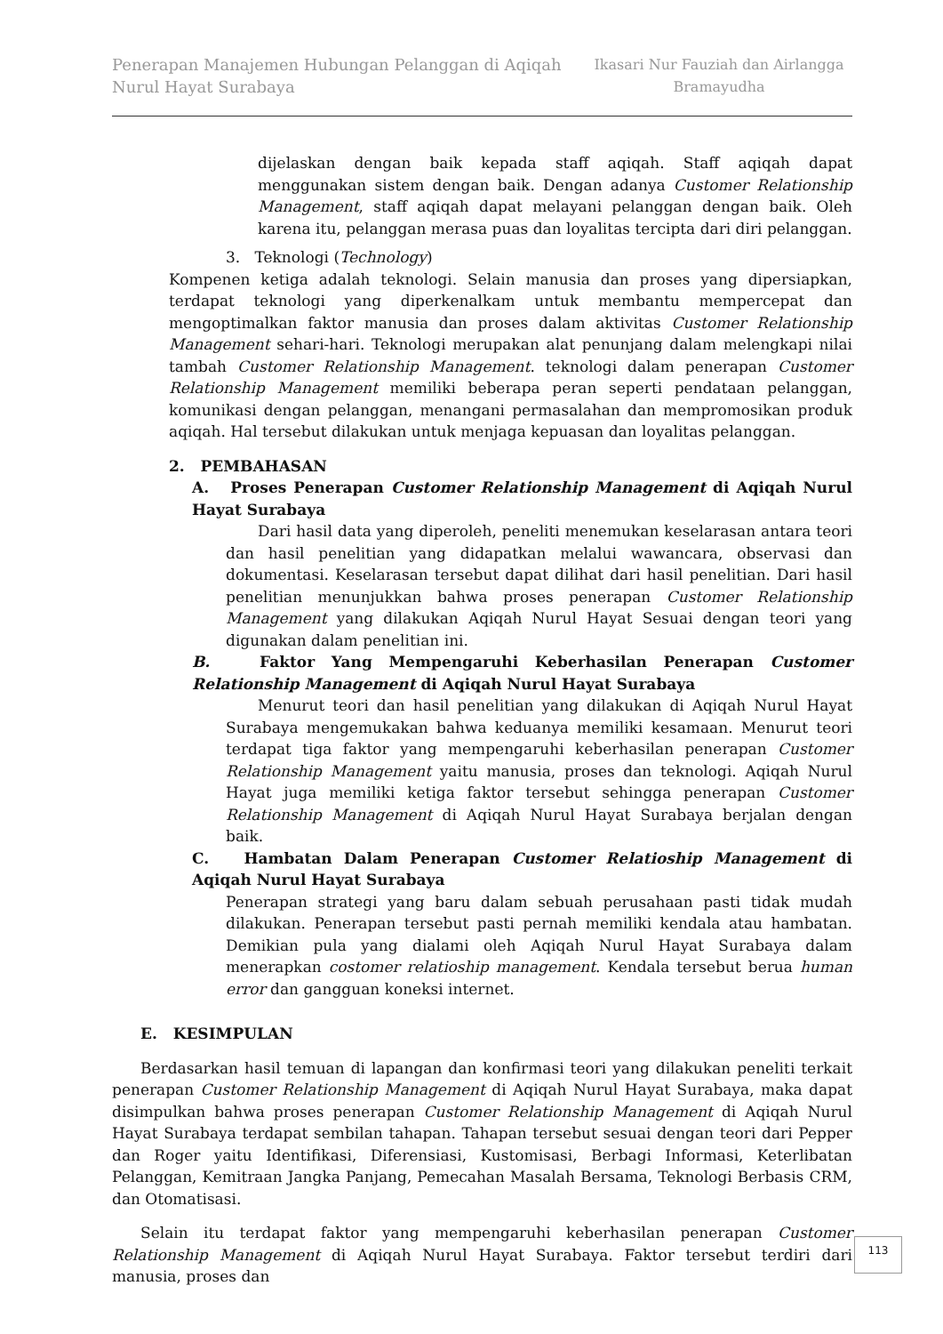Penerapan Manajemen Hubungan Pelanggan di Aqiqah
Nurul Hayat Surabaya
Ikasari Nur Fauziah dan Airlangga Bramayudha
dijelaskan dengan baik kepada staff aqiqah. Staff aqiqah dapat menggunakan sistem dengan baik. Dengan adanya Customer Relationship Management, staff aqiqah dapat melayani pelanggan dengan baik. Oleh karena itu, pelanggan merasa puas dan loyalitas tercipta dari diri pelanggan.
3. Teknologi (Technology)
Kompenen ketiga adalah teknologi. Selain manusia dan proses yang dipersiapkan, terdapat teknologi yang diperkenalkam untuk membantu mempercepat dan mengoptimalkan faktor manusia dan proses dalam aktivitas Customer Relationship Management sehari-hari. Teknologi merupakan alat penunjang dalam melengkapi nilai tambah Customer Relationship Management. teknologi dalam penerapan Customer Relationship Management memiliki beberapa peran seperti pendataan pelanggan, komunikasi dengan pelanggan, menangani permasalahan dan mempromosikan produk aqiqah. Hal tersebut dilakukan untuk menjaga kepuasan dan loyalitas pelanggan.
2. PEMBAHASAN
A. Proses Penerapan Customer Relationship Management di Aqiqah Nurul Hayat Surabaya
Dari hasil data yang diperoleh, peneliti menemukan keselarasan antara teori dan hasil penelitian yang didapatkan melalui wawancara, observasi dan dokumentasi. Keselarasan tersebut dapat dilihat dari hasil penelitian. Dari hasil penelitian menunjukkan bahwa proses penerapan Customer Relationship Management yang dilakukan Aqiqah Nurul Hayat Sesuai dengan teori yang digunakan dalam penelitian ini.
B. Faktor Yang Mempengaruhi Keberhasilan Penerapan Customer Relationship Management di Aqiqah Nurul Hayat Surabaya
Menurut teori dan hasil penelitian yang dilakukan di Aqiqah Nurul Hayat Surabaya mengemukakan bahwa keduanya memiliki kesamaan. Menurut teori terdapat tiga faktor yang mempengaruhi keberhasilan penerapan Customer Relationship Management yaitu manusia, proses dan teknologi. Aqiqah Nurul Hayat juga memiliki ketiga faktor tersebut sehingga penerapan Customer Relationship Management di Aqiqah Nurul Hayat Surabaya berjalan dengan baik.
C. Hambatan Dalam Penerapan Customer Relatioship Management di Aqiqah Nurul Hayat Surabaya
Penerapan strategi yang baru dalam sebuah perusahaan pasti tidak mudah dilakukan. Penerapan tersebut pasti pernah memiliki kendala atau hambatan. Demikian pula yang dialami oleh Aqiqah Nurul Hayat Surabaya dalam menerapkan costomer relatioship management. Kendala tersebut berua human error dan gangguan koneksi internet.
E. KESIMPULAN
Berdasarkan hasil temuan di lapangan dan konfirmasi teori yang dilakukan peneliti terkait penerapan Customer Relationship Management di Aqiqah Nurul Hayat Surabaya, maka dapat disimpulkan bahwa proses penerapan Customer Relationship Management di Aqiqah Nurul Hayat Surabaya terdapat sembilan tahapan. Tahapan tersebut sesuai dengan teori dari Pepper dan Roger yaitu Identifikasi, Diferensiasi, Kustomisasi, Berbagi Informasi, Keterlibatan Pelanggan, Kemitraan Jangka Panjang, Pemecahan Masalah Bersama, Teknologi Berbasis CRM, dan Otomatisasi.
Selain itu terdapat faktor yang mempengaruhi keberhasilan penerapan Customer Relationship Management di Aqiqah Nurul Hayat Surabaya. Faktor tersebut terdiri dari manusia, proses dan
113